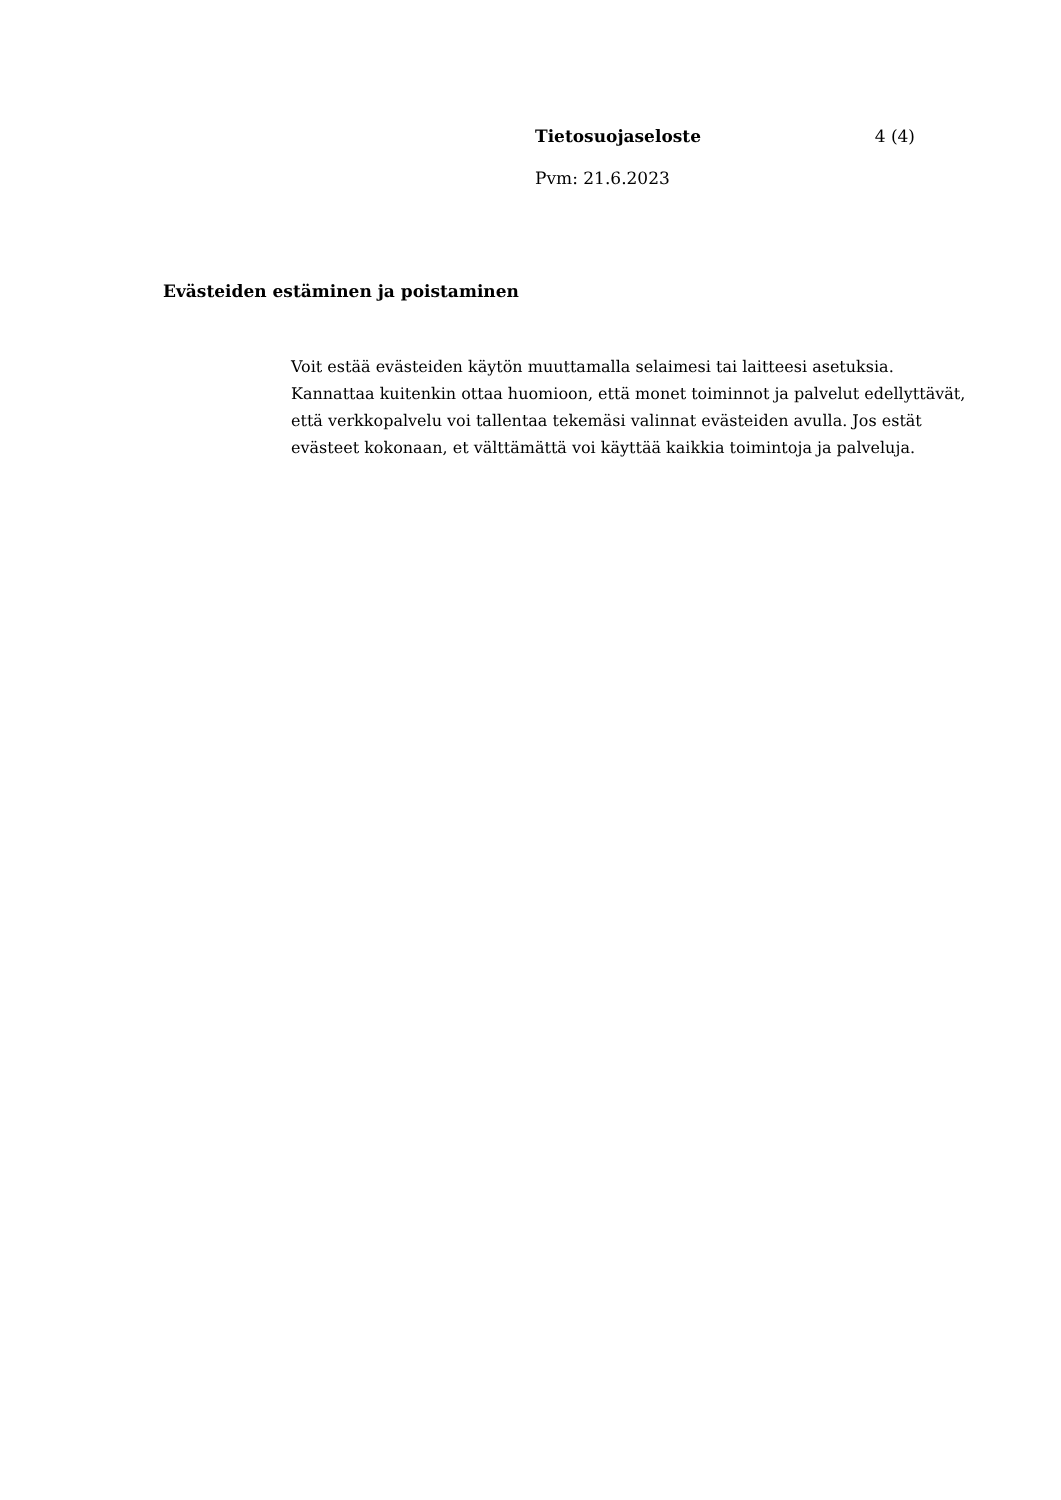Tietosuojaseloste 4 (4)
Pvm: 21.6.2023
Evästeiden estäminen ja poistaminen
Voit estää evästeiden käytön muuttamalla selaimesi tai laitteesi asetuksia. Kannattaa kuitenkin ottaa huomioon, että monet toiminnot ja palvelut edellyttävät, että verkkopalvelu voi tallentaa tekemäsi valinnat evästeiden avulla. Jos estät evästeet kokonaan, et välttämättä voi käyttää kaikkia toimintoja ja palveluja.